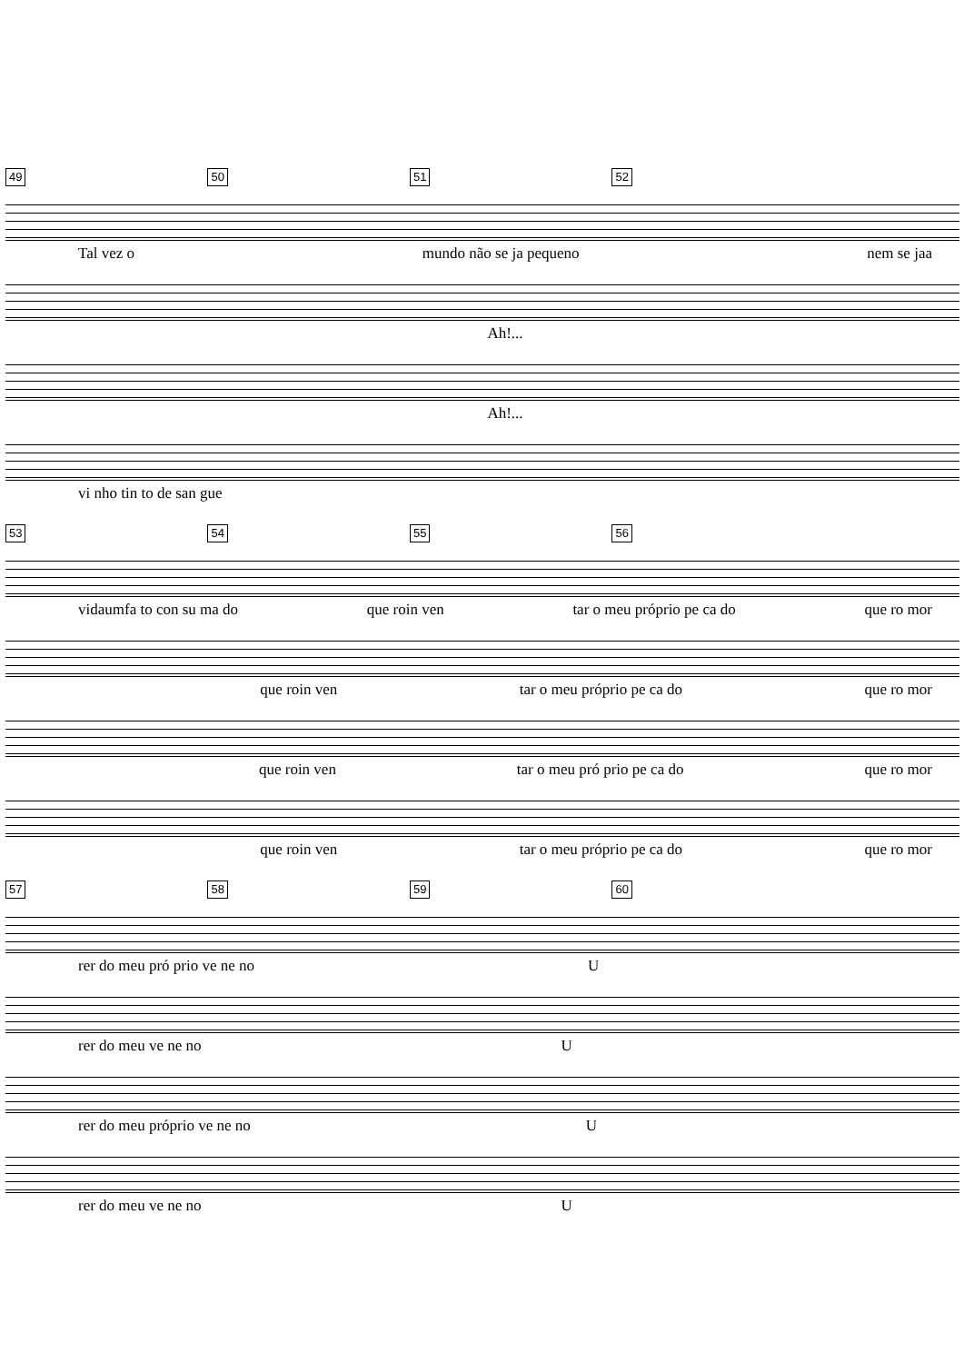49 50 51 52
Tal vez o mundo não se ja pequeno nem se jaa
Ah!...
Ah!...
vi nho tin to de san gue
53 54 55 56
vidaumfa to con su ma do que roin ven tar o meu próprio pe ca do que ro mor
que roin ven tar o meu próprio pe ca do que ro mor
que roin ven tar o meu pró prio pe ca do que ro mor
que roin ven tar o meu próprio pe ca do que ro mor
57 58 59 60
rer do meu pró prio ve ne no U
rer do meu ve ne no U
rer do meu próprio ve ne no U
rer do meu ve ne no U